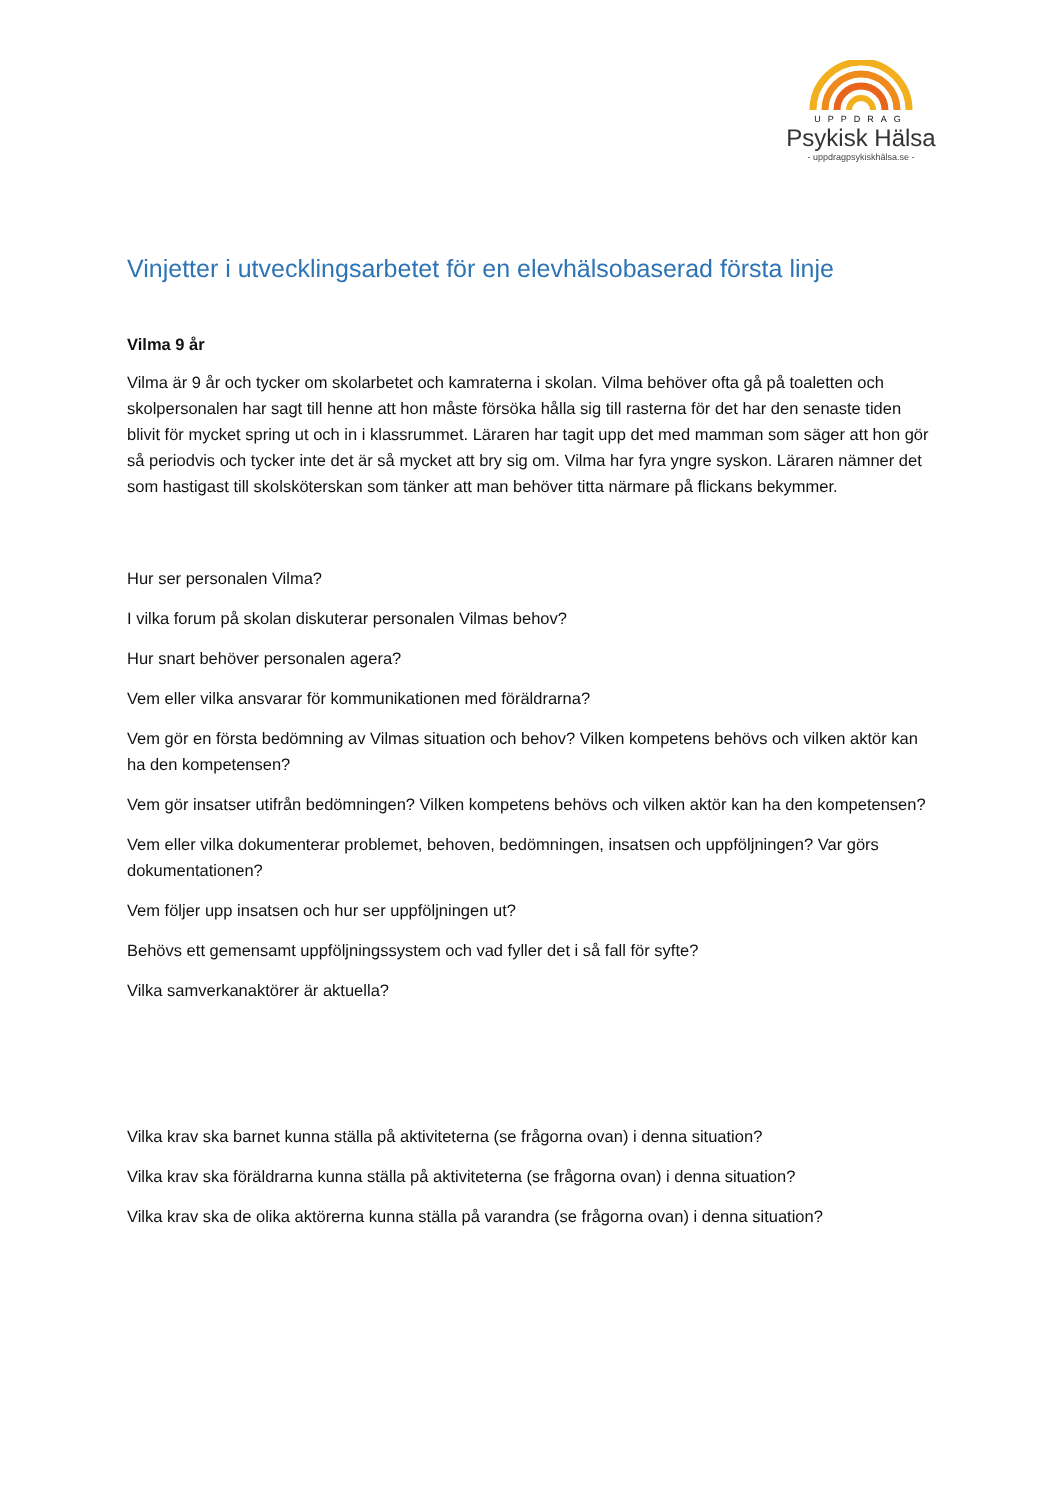UPPDRAG
Psykisk Hälsa
- uppdragpsykiskhälsa.se -
Vinjetter i utvecklingsarbetet för en elevhälsobaserad första linje
Vilma 9 år
Vilma är 9 år och tycker om skolarbetet och kamraterna i skolan. Vilma behöver ofta gå på toaletten och skolpersonalen har sagt till henne att hon måste försöka hålla sig till rasterna för det har den senaste tiden blivit för mycket spring ut och in i klassrummet. Läraren har tagit upp det med mamman som säger att hon gör så periodvis och tycker inte det är så mycket att bry sig om. Vilma har fyra yngre syskon. Läraren nämner det som hastigast till skolsköterskan som tänker att man behöver titta närmare på flickans bekymmer.
Hur ser personalen Vilma?
I vilka forum på skolan diskuterar personalen Vilmas behov?
Hur snart behöver personalen agera?
Vem eller vilka ansvarar för kommunikationen med föräldrarna?
Vem gör en första bedömning av Vilmas situation och behov? Vilken kompetens behövs och vilken aktör kan ha den kompetensen?
Vem gör insatser utifrån bedömningen? Vilken kompetens behövs och vilken aktör kan ha den kompetensen?
Vem eller vilka dokumenterar problemet, behoven, bedömningen, insatsen och uppföljningen? Var görs dokumentationen?
Vem följer upp insatsen och hur ser uppföljningen ut?
Behövs ett gemensamt uppföljningssystem och vad fyller det i så fall för syfte?
Vilka samverkanaktörer är aktuella?
Vilka krav ska barnet kunna ställa på aktiviteterna (se frågorna ovan) i denna situation?
Vilka krav ska föräldrarna kunna ställa på aktiviteterna (se frågorna ovan) i denna situation?
Vilka krav ska de olika aktörerna kunna ställa på varandra (se frågorna ovan) i denna situation?